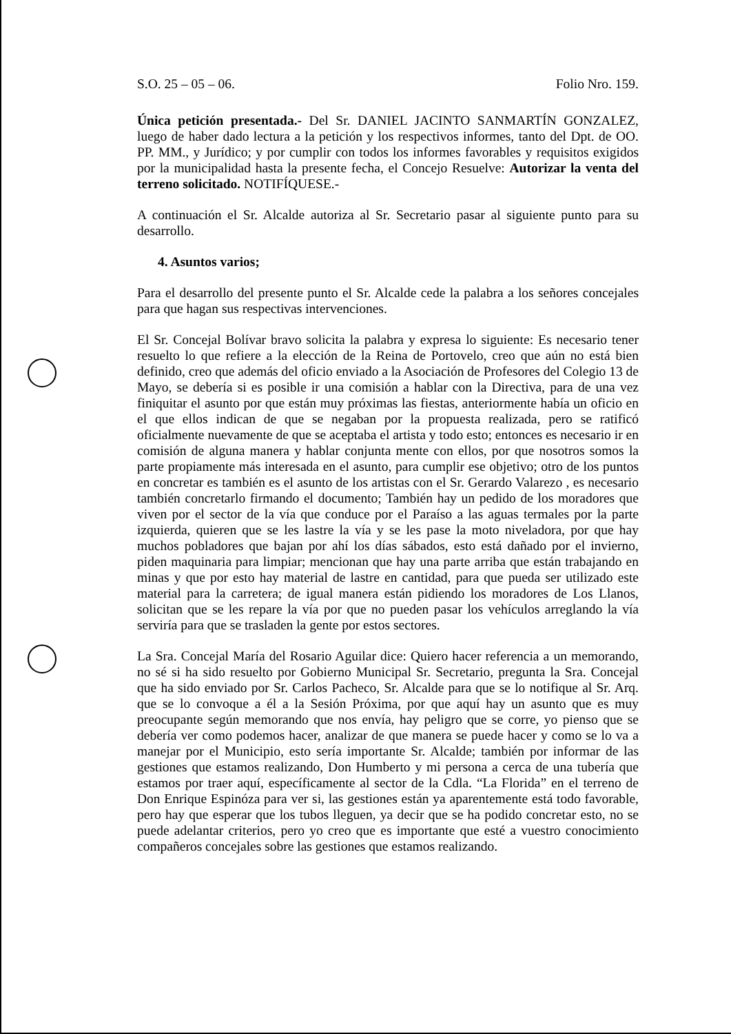S.O. 25 – 05 – 06. Folio Nro. 159.
Única petición presentada.- Del Sr. DANIEL JACINTO SANMARTÍN GONZALEZ, luego de haber dado lectura a la petición y los respectivos informes, tanto del Dpt. de OO. PP. MM., y Jurídico; y por cumplir con todos los informes favorables y requisitos exigidos por la municipalidad hasta la presente fecha, el Concejo Resuelve: Autorizar la venta del terreno solicitado. NOTIFÍQUESE.-
A continuación el Sr. Alcalde autoriza al Sr. Secretario pasar al siguiente punto para su desarrollo.
4. Asuntos varios;
Para el desarrollo del presente punto el Sr. Alcalde cede la palabra a los señores concejales para que hagan sus respectivas intervenciones.
El Sr. Concejal Bolívar bravo solicita la palabra y expresa lo siguiente: Es necesario tener resuelto lo que refiere a la elección de la Reina de Portovelo, creo que aún no está bien definido, creo que además del oficio enviado a la Asociación de Profesores del Colegio 13 de Mayo, se debería si es posible ir una comisión a hablar con la Directiva, para de una vez finiquitar el asunto por que están muy próximas las fiestas, anteriormente había un oficio en el que ellos indican de que se negaban por la propuesta realizada, pero se ratificó oficialmente nuevamente de que se aceptaba el artista y todo esto; entonces es necesario ir en comisión de alguna manera y hablar conjunta mente con ellos, por que nosotros somos la parte propiamente más interesada en el asunto, para cumplir ese objetivo; otro de los puntos en concretar es también es el asunto de los artistas con el Sr. Gerardo Valarezo , es necesario también concretarlo firmando el documento; También hay un pedido de los moradores que viven por el sector de la vía que conduce por el Paraíso a las aguas termales por la parte izquierda, quieren que se les lastre la vía y se les pase la moto niveladora, por que hay muchos pobladores que bajan por ahí los días sábados, esto está dañado por el invierno, piden maquinaria para limpiar; mencionan que hay una parte arriba que están trabajando en minas y que por esto hay material de lastre en cantidad, para que pueda ser utilizado este material para la carretera; de igual manera están pidiendo los moradores de Los Llanos, solicitan que se les repare la vía por que no pueden pasar los vehículos arreglando la vía serviría para que se trasladen la gente por estos sectores.
La Sra. Concejal María del Rosario Aguilar dice: Quiero hacer referencia a un memorando, no sé si ha sido resuelto por Gobierno Municipal Sr. Secretario, pregunta la Sra. Concejal que ha sido enviado por Sr. Carlos Pacheco, Sr. Alcalde para que se lo notifique al Sr. Arq. que se lo convoque a él a la Sesión Próxima, por que aquí hay un asunto que es muy preocupante según memorando que nos envía, hay peligro que se corre, yo pienso que se debería ver como podemos hacer, analizar de que manera se puede hacer y como se lo va a manejar por el Municipio, esto sería importante Sr. Alcalde; también por informar de las gestiones que estamos realizando, Don Humberto y mi persona a cerca de una tubería que estamos por traer aquí, específicamente al sector de la Cdla. “La Florida” en el terreno de Don Enrique Espinóza para ver si, las gestiones están ya aparentemente está todo favorable, pero hay que esperar que los tubos lleguen, ya decir que se ha podido concretar esto, no se puede adelantar criterios, pero yo creo que es importante que esté a vuestro conocimiento compañeros concejales sobre las gestiones que estamos realizando.